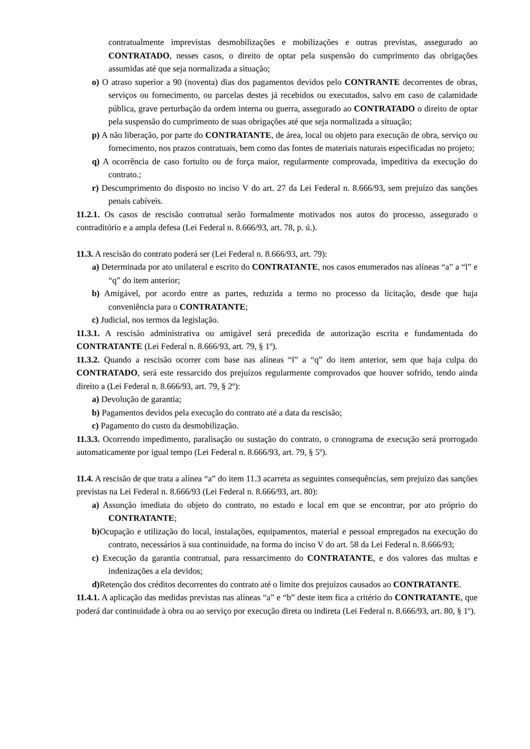contratualmente imprevistas desmobilizações e mobilizações e outras previstas, assegurado ao CONTRATADO, nesses casos, o direito de optar pela suspensão do cumprimento das obrigações assumidas até que seja normalizada a situação;
o) O atraso superior a 90 (noventa) dias dos pagamentos devidos pelo CONTRANTE decorrentes de obras, serviços ou fornecimento, ou parcelas destes já recebidos ou executados, salvo em caso de calamidade pública, grave perturbação da ordem interna ou guerra, assegurado ao CONTRATADO o direito de optar pela suspensão do cumprimento de suas obrigações até que seja normalizada a situação;
p) A não liberação, por parte do CONTRATANTE, de área, local ou objeto para execução de obra, serviço ou fornecimento, nos prazos contratuais, bem como das fontes de materiais naturais especificadas no projeto;
q) A ocorrência de caso fortuito ou de força maior, regularmente comprovada, impeditiva da execução do contrato.;
r) Descumprimento do disposto no inciso V do art. 27 da Lei Federal n. 8.666/93, sem prejuízo das sanções penais cabíveis.
11.2.1. Os casos de rescisão contratual serão formalmente motivados nos autos do processo, assegurado o contraditório e a ampla defesa (Lei Federal n. 8.666/93, art. 78, p. ú.).
11.3. A rescisão do contrato poderá ser (Lei Federal n. 8.666/93, art. 79):
a) Determinada por ato unilateral e escrito do CONTRATANTE, nos casos enumerados nas alíneas “a” a “l” e “q” do item anterior;
b) Amigável, por acordo entre as partes, reduzida a termo no processo da licitação, desde que haja conveniência para o CONTRATANTE;
c) Judicial, nos termos da legislação.
11.3.1. A rescisão administrativa ou amigável será precedida de autorização escrita e fundamentada do CONTRATANTE (Lei Federal n. 8.666/93, art. 79, § 1º).
11.3.2. Quando a rescisão ocorrer com base nas alíneas “l” a “q” do item anterior, sem que haja culpa do CONTRATADO, será este ressarcido dos prejuízos regularmente comprovados que houver sofrido, tendo ainda direito a (Lei Federal n. 8.666/93, art. 79, § 2º):
a) Devolução de garantia;
b) Pagamentos devidos pela execução do contrato até a data da rescisão;
c) Pagamento do custo da desmobilização.
11.3.3. Ocorrendo impedimento, paralisação ou sustação do contrato, o cronograma de execução será prorrogado automaticamente por igual tempo (Lei Federal n. 8.666/93, art. 79, § 5º).
11.4. A rescisão de que trata a alínea “a” do item 11.3 acarreta as seguintes consequências, sem prejuízo das sanções previstas na Lei Federal n. 8.666/93 (Lei Federal n. 8.666/93, art. 80):
a) Assunção imediata do objeto do contrato, no estado e local em que se encontrar, por ato próprio do CONTRATANTE;
b) Ocupação e utilização do local, instalações, equipamentos, material e pessoal empregados na execução do contrato, necessários à sua continuidade, na forma do inciso V do art. 58 da Lei Federal n. 8.666/93;
c) Execução da garantia contratual, para ressarcimento do CONTRATANTE, e dos valores das multas e indenizações a ela devidos;
d) Retenção dos créditos decorrentes do contrato até o limite dos prejuízos causados ao CONTRATANTE.
11.4.1. A aplicação das medidas previstas nas alíneas “a” e “b” deste item fica a critério do CONTRATANTE, que poderá dar continuidade à obra ou ao serviço por execução direta ou indireta (Lei Federal n. 8.666/93, art. 80, § 1º).